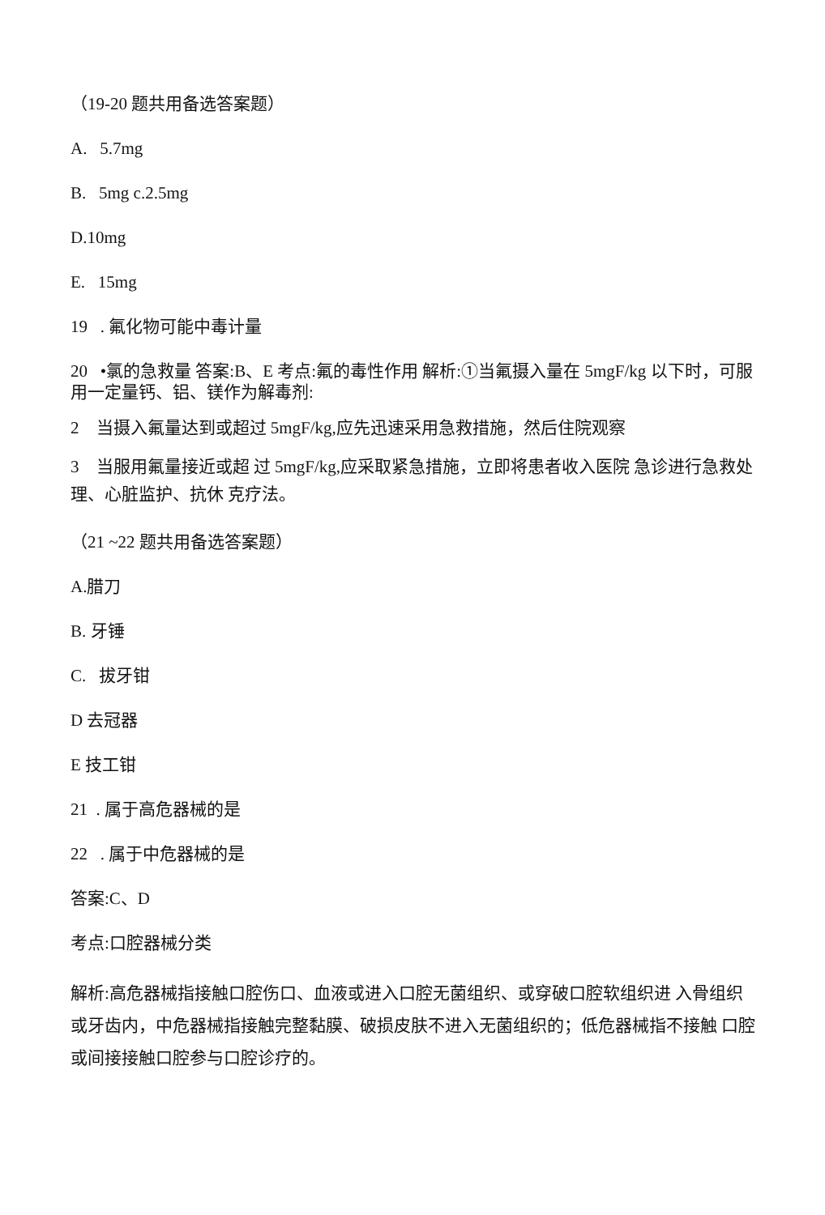（19-20 题共用备选答案题）
A. 5.7mg
B. 5mg c.2.5mg
D.10mg
E. 15mg
19 . 氟化物可能中毒计量
20 •氯的急救量 答案:B、E 考点:氟的毒性作用 解析:①当氟摄入量在 5mgF/kg 以下时，可服用一定量钙、铝、镁作为解毒剂:
2 当摄入氟量达到或超过 5mgF/kg,应先迅速采用急救措施，然后住院观察
3 当服用氟量接近或超 过 5mgF/kg,应采取紧急措施，立即将患者收入医院 急诊进行急救处理、心脏监护、抗休 克疗法。
（21 ~22 题共用备选答案题）
A.腊刀
B. 牙锤
C. 拔牙钳
D 去冠器
E 技工钳
21 . 属于高危器械的是
22 . 属于中危器械的是
答案:C、D
考点:口腔器械分类
解析:高危器械指接触口腔伤口、血液或进入口腔无菌组织、或穿破口腔软组织进 入骨组织或牙齿内，中危器械指接触完整黏膜、破损皮肤不进入无菌组织的；低危器械指不接触 口腔或间接接触口腔参与口腔诊疗的。